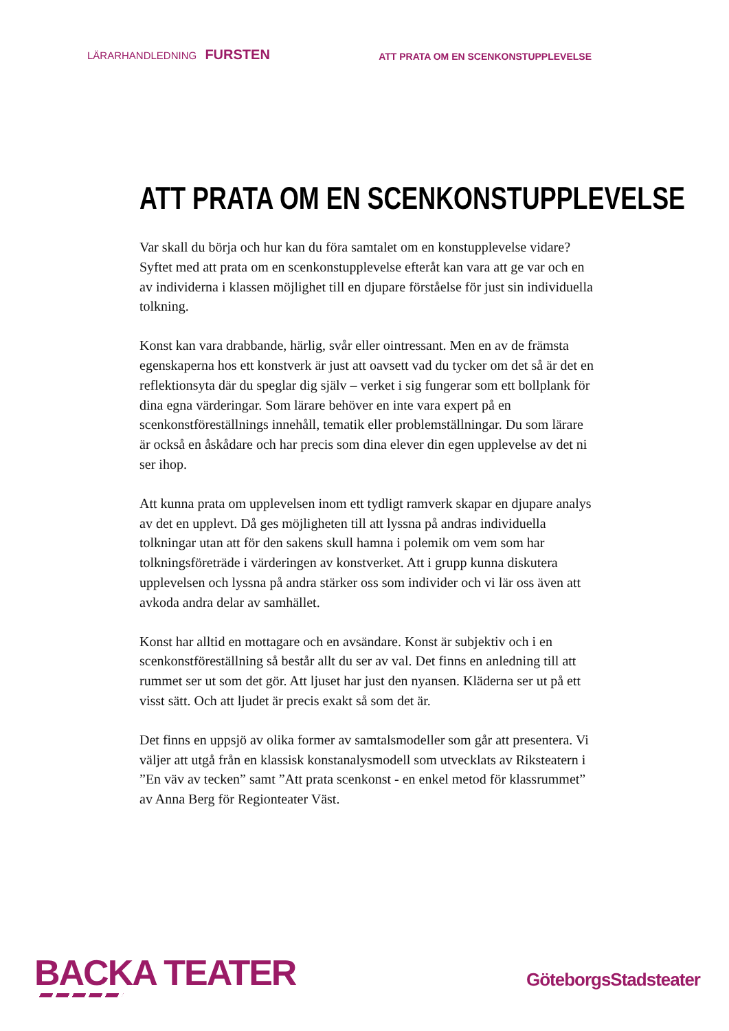LÄRARHANDLEDNING FURSTEN
ATT PRATA OM EN SCENKONSTUPPLEVELSE
ATT PRATA OM EN SCENKONSTUPPLEVELSE
Var skall du börja och hur kan du föra samtalet om en konstupplevelse vidare? Syftet med att prata om en scenkonstupplevelse efteråt kan vara att ge var och en av individerna i klassen möjlighet till en djupare förståelse för just sin individuella tolkning.
Konst kan vara drabbande, härlig, svår eller ointressant. Men en av de främsta egenskaperna hos ett konstverk är just att oavsett vad du tycker om det så är det en reflektionsyta där du speglar dig själv – verket i sig fungerar som ett bollplank för dina egna värderingar. Som lärare behöver en inte vara expert på en scenkonstföreställnings innehåll, tematik eller problemställningar. Du som lärare är också en åskådare och har precis som dina elever din egen upplevelse av det ni ser ihop.
Att kunna prata om upplevelsen inom ett tydligt ramverk skapar en djupare analys av det en upplevt. Då ges möjligheten till att lyssna på andras individuella tolkningar utan att för den sakens skull hamna i polemik om vem som har tolkningsföreträde i värderingen av konstverket. Att i grupp kunna diskutera upplevelsen och lyssna på andra stärker oss som individer och vi lär oss även att avkoda andra delar av samhället.
Konst har alltid en mottagare och en avsändare. Konst är subjektiv och i en scenkonstföreställning så består allt du ser av val. Det finns en anledning till att rummet ser ut som det gör. Att ljuset har just den nyansen. Kläderna ser ut på ett visst sätt. Och att ljudet är precis exakt så som det är.
Det finns en uppsjö av olika former av samtalsmodeller som går att presentera. Vi väljer att utgå från en klassisk konstanalysmodell som utvecklats av Riksteatern i ”En väv av tecken” samt ”Att prata scenkonst - en enkel metod för klassrummet” av Anna Berg för Regionteater Väst.
BACKA TEATER
GöteborgsStadsteater